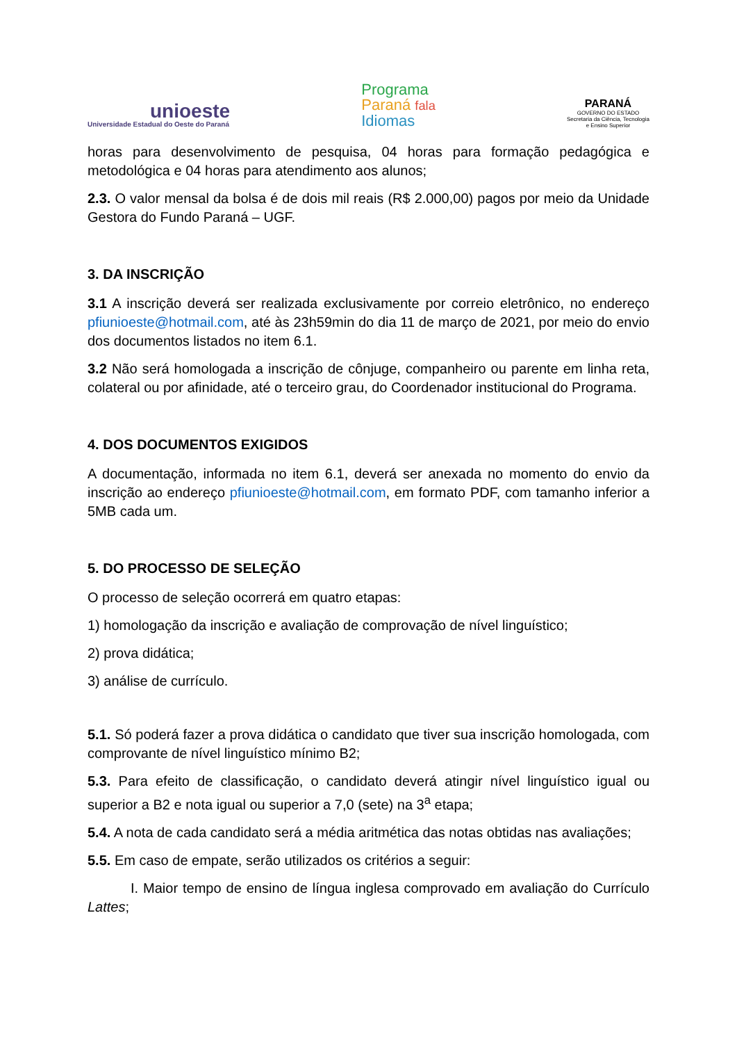unioeste
Universidade Estadual do Oeste do Paraná
Programa
Paraná fala
Idiomas
PARANÁ
GOVERNO DO ESTADO
Secretaria da Ciência, Tecnologia
e Ensino Superior
horas para desenvolvimento de pesquisa, 04 horas para formação pedagógica e metodológica e 04 horas para atendimento aos alunos;
2.3. O valor mensal da bolsa é de dois mil reais (R$ 2.000,00) pagos por meio da Unidade Gestora do Fundo Paraná – UGF.
3. DA INSCRIÇÃO
3.1 A inscrição deverá ser realizada exclusivamente por correio eletrônico, no endereço pfiunioeste@hotmail.com, até às 23h59min do dia 11 de março de 2021, por meio do envio dos documentos listados no item 6.1.
3.2 Não será homologada a inscrição de cônjuge, companheiro ou parente em linha reta, colateral ou por afinidade, até o terceiro grau, do Coordenador institucional do Programa.
4. DOS DOCUMENTOS EXIGIDOS
A documentação, informada no item 6.1, deverá ser anexada no momento do envio da inscrição ao endereço pfiunioeste@hotmail.com, em formato PDF, com tamanho inferior a 5MB cada um.
5. DO PROCESSO DE SELEÇÃO
O processo de seleção ocorrerá em quatro etapas:
1) homologação da inscrição e avaliação de comprovação de nível linguístico;
2) prova didática;
3) análise de currículo.
5.1. Só poderá fazer a prova didática o candidato que tiver sua inscrição homologada, com comprovante de nível linguístico mínimo B2;
5.3. Para efeito de classificação, o candidato deverá atingir nível linguístico igual ou superior a B2 e nota igual ou superior a 7,0 (sete) na 3<sup>a</sup> etapa;
5.4. A nota de cada candidato será a média aritmética das notas obtidas nas avaliações;
5.5. Em caso de empate, serão utilizados os critérios a seguir:
I. Maior tempo de ensino de língua inglesa comprovado em avaliação do Currículo Lattes;